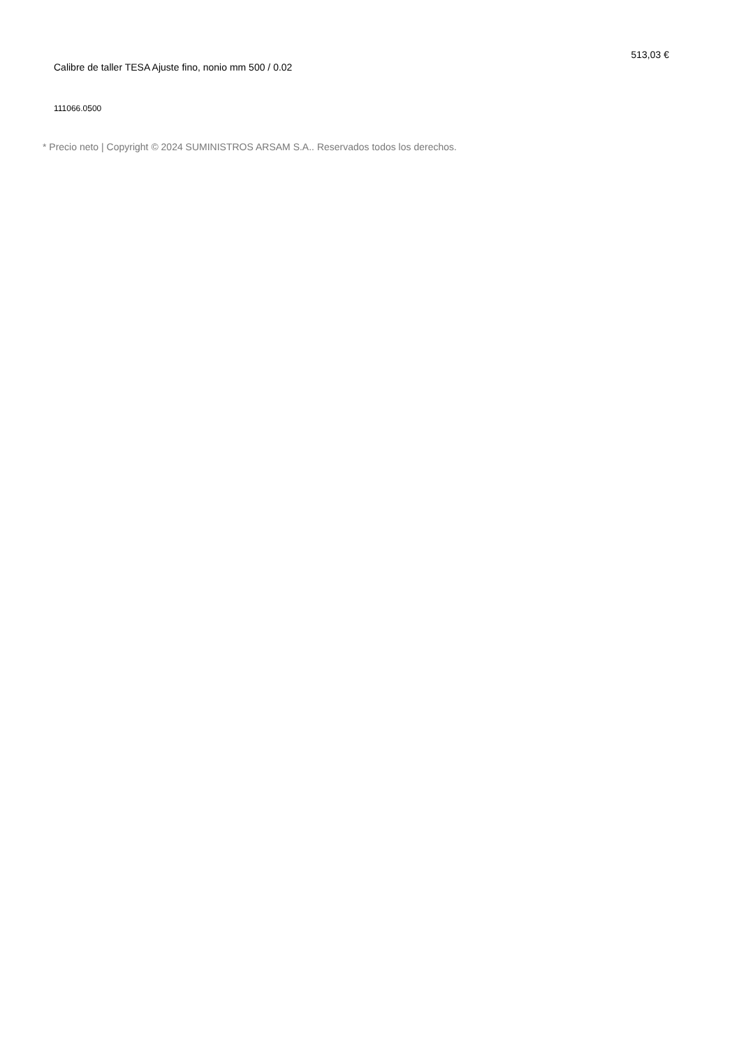Calibre de taller TESA Ajuste fino, nonio mm 500 / 0.02
513,03 €
111066.0500
* Precio neto | Copyright © 2024 SUMINISTROS ARSAM S.A.. Reservados todos los derechos.